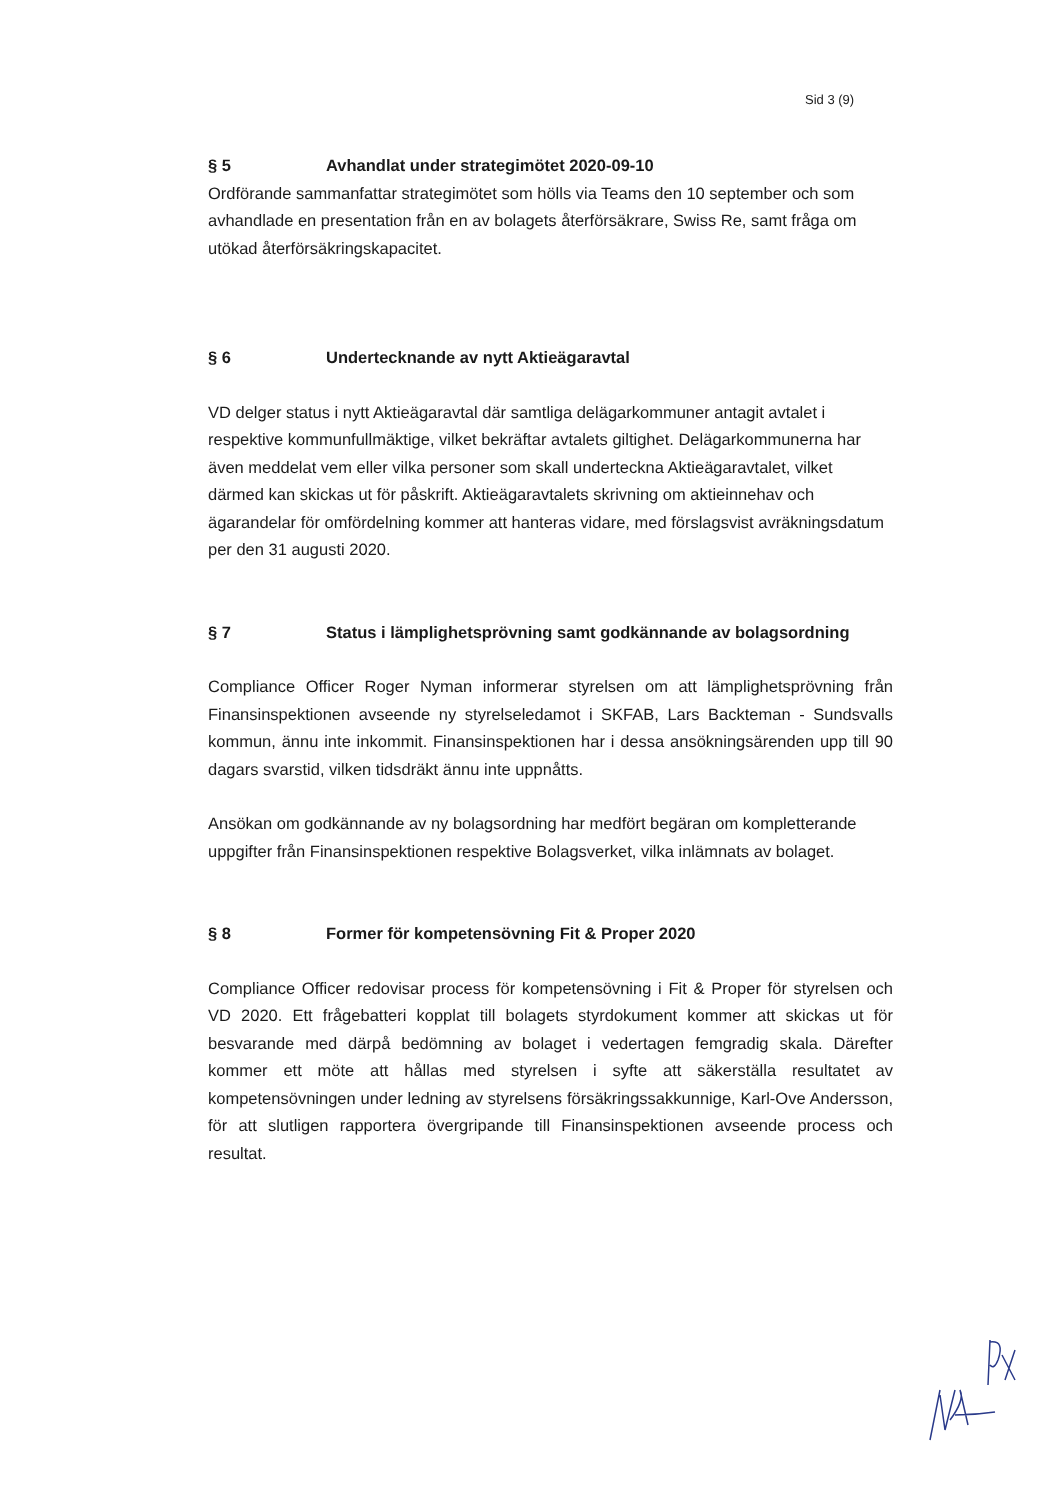Sid 3 (9)
§ 5 Avhandlat under strategimötet 2020-09-10
Ordförande sammanfattar strategimötet som hölls via Teams den 10 september och som avhandlade en presentation från en av bolagets återförsäkrare, Swiss Re, samt fråga om utökad återförsäkringskapacitet.
§ 6 Undertecknande av nytt Aktieägaravtal
VD delger status i nytt Aktieägaravtal där samtliga delägarkommuner antagit avtalet i respektive kommunfullmäktige, vilket bekräftar avtalets giltighet. Delägarkommunerna har även meddelat vem eller vilka personer som skall underteckna Aktieägaravtalet, vilket därmed kan skickas ut för påskrift. Aktieägaravtalets skrivning om aktieinnehav och ägarandelar för omfördelning kommer att hanteras vidare, med förslagsvist avräkningsdatum per den 31 augusti 2020.
§ 7 Status i lämplighetsprövning samt godkännande av bolagsordning
Compliance Officer Roger Nyman informerar styrelsen om att lämplighetsprövning från Finansinspektionen avseende ny styrelseledamot i SKFAB, Lars Backteman - Sundsvalls kommun, ännu inte inkommit. Finansinspektionen har i dessa ansökningsärenden upp till 90 dagars svarstid, vilken tidsdräkt ännu inte uppnåtts.
Ansökan om godkännande av ny bolagsordning har medfört begäran om kompletterande uppgifter från Finansinspektionen respektive Bolagsverket, vilka inlämnats av bolaget.
§ 8 Former för kompetensövning Fit & Proper 2020
Compliance Officer redovisar process för kompetensövning i Fit & Proper för styrelsen och VD 2020. Ett frågebatteri kopplat till bolagets styrdokument kommer att skickas ut för besvarande med därpå bedömning av bolaget i vedertagen femgradig skala. Därefter kommer ett möte att hållas med styrelsen i syfte att säkerställa resultatet av kompetensövningen under ledning av styrelsens försäkringssakkunnige, Karl-Ove Andersson, för att slutligen rapportera övergripande till Finansinspektionen avseende process och resultat.